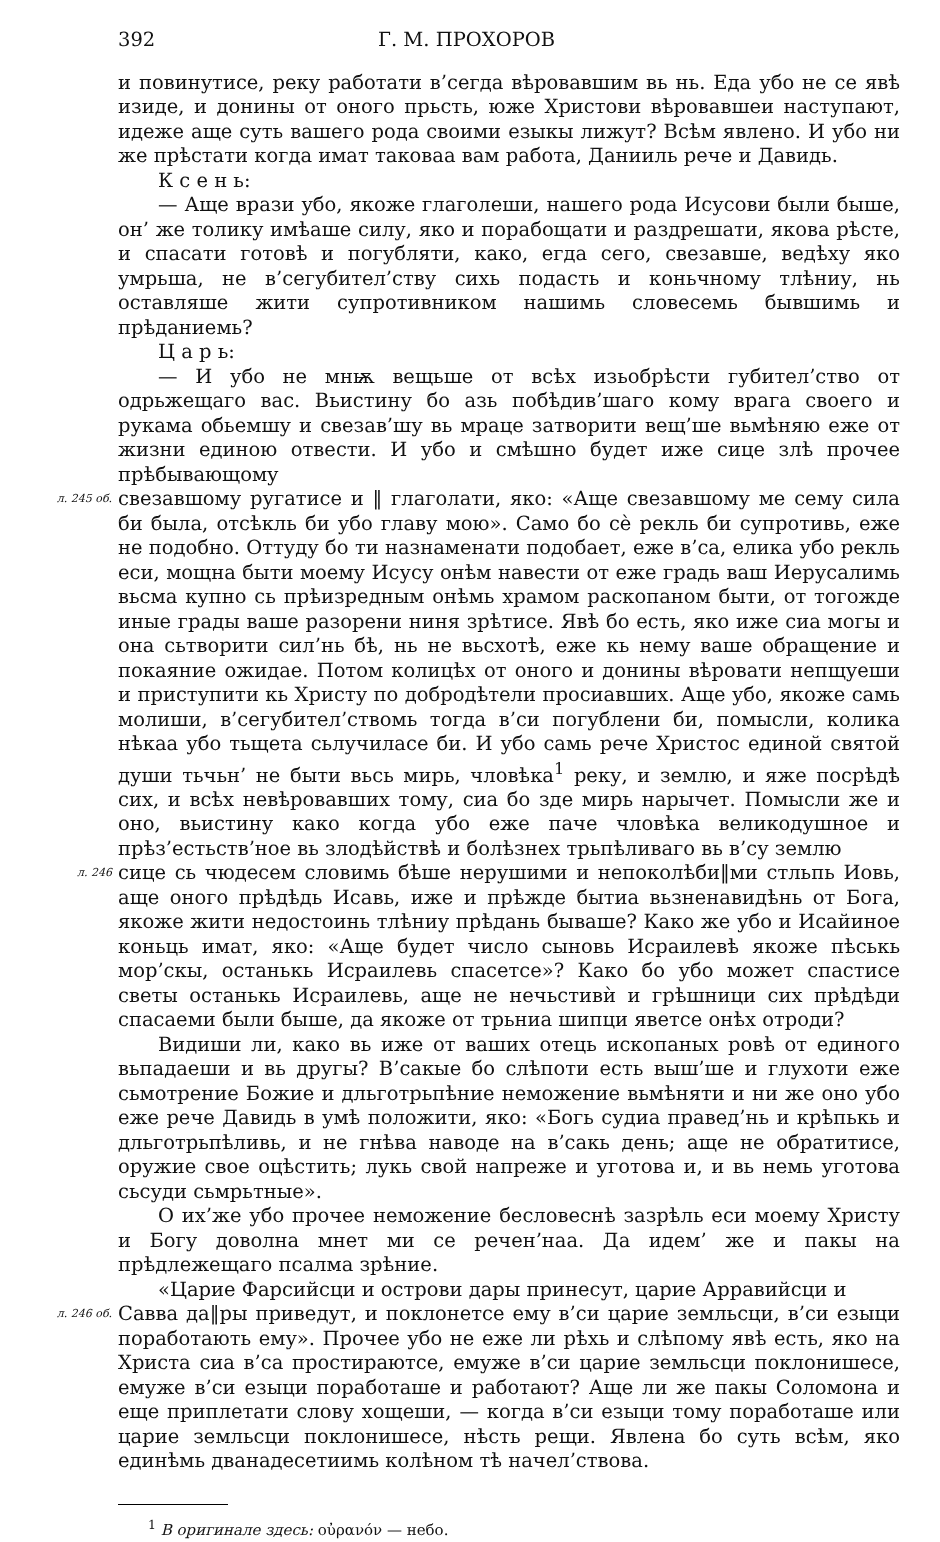392 Г. М. ПРОХОРОВ
и повинутисе, реку работати в’сегда вѣровавшим вь нь. Еда убо не се явѣ изиде, и донины от оного прьсть, юже Христови вѣровавшеи наступают, идеже аще суть вашего рода своими езыкы лижут? Всѣм явлено. И убо ни же прѣстати когда имат таковаа вам работа, Данииль рече и Давидь.
К с е н ь:
— Аще врази убо, якоже глаголеши, нашего рода Исусови были быше, он’ же толику имѣаше силу, яко и порабощати и раздрешати, якова рѣсте, и спасати готовѣ и погубляти, како, егда сего, свезавше, ведѣху яко умрьша, не в’сегубител’ству сихь подасть и коньчному тлѣниу, нь оставляше жити супротивником нашимь словесемь бывшимь и прѣданиемь?
Ц а р ь:
— И убо не мнѭ вещьше от всѣх изьобрѣсти губител’ство от одрьжещаго вас. Вьистину бо азь побѣдив’шаго кому врага своего и рукама обьемшу и свезав’шу вь мраце затворити вещ’ше вьмѣняю еже от жизни единою отвести. И убо и смѣшно будет иже сице злѣ прочее прѣбывающому
л. 245 об.
свезавшому ругатисе и ‖ глаголати, яко: «Аще свезавшому ме сему сила би была, отсѣкль би убо главу мою». Само бо сѐ рекль би супротивь, еже не подобно. Оттуду бо ти назнаменати подобает, еже в’са, елика убо рекль еси, мощна быти моему Исусу онѣм навести от еже градь ваш Иерусалимь вьсма купно сь прѣизредным онѣмь храмом раскопаном быти, от тогожде иные грады ваше разорени ниня зрѣтисе. Явѣ бо есть, яко иже сиа могы и она сьтворити сил’нь бѣ, нь не вьсхотѣ, еже кь нему ваше обращение и покаяние ожидае. Потом колицѣх от оного и донины вѣровати непщуеши и приступити кь Христу по добродѣтели просиавших. Аще убо, якоже самь молиши, в’сегубител’ствомь тогда в’си погублени би, помысли, колика нѣкаа убо тьщета сьлучиласе би. И убо самь рече Христос единой святой души тьчьн’ не быти вьсь мирь, чловѣка<sup>1</sup> реку, и землю, и яже посрѣдѣ сих, и всѣх невѣровавших тому, сиа бо зде мирь нарычет. Помысли же и оно, вьистину како когда убо еже паче чловѣка великодушное и прѣз’естьств’ное вь злодѣйствѣ и болѣзнех трьпѣливаго вь в’су землю
л. 246
сице сь чюдесем словимь бѣше нерушими и непоколѣби‖ми стльпь Иовь, аще оного прѣдѣдь Исавь, иже и прѣжде бытиа вьзненавидѣнь от Бога, якоже жити недостоинь тлѣниу прѣдань бываше? Како же убо и Исайиное коньць имат, яко: «Аще будет число сыновь Исраилевѣ якоже пѣськь мор’скы, останькь Исраилевь спасетсе»? Како бо убо может спастисе светы останькь Исраилевь, аще не нечьстивѝ и грѣшници сих прѣдѣди спасаеми были быше, да якоже от трьниа шипци яветсе онѣх отроди?
Видиши ли, како вь иже от ваших отець ископаных ровѣ от единого вьпадаеши и вь другы? В’сакые бо слѣпоти есть выш’ше и глухоти еже сьмотрение Божие и дльготрьпѣние неможение вьмѣняти и ни же оно убо еже рече Давидь в умѣ положити, яко: «Богь судиа правед’нь и крѣпькь и дльготрьпѣливь, и не гнѣва наводе на в’сакь день; аще не обратитисе, оружие свое оцѣстить; лукь свой напреже и уготова и, и вь немь уготова сьсуди сьмрьтные».
О их’же убо прочее неможение бесловеснѣ зазрѣль еси моему Христу и Богу доволна мнет ми се речен’наа. Да идем’ же и пакы на прѣдлежещаго псалма зрѣние.
«Царие Фарсийсци и острови дары принесут, царие Арравийсци и
л. 246 об.
Савва да‖ры приведут, и поклонетсе ему в’си царие земльсци, в’си езыци поработають ему». Прочее убо не еже ли рѣхь и слѣпому явѣ есть, яко на Христа сиа в’са простираютсе, емуже в’си царие земльсци поклонишесе, емуже в’си езыци поработаше и работают? Аще ли же пакы Соломона и еще приплетати слову хощеши, — когда в’си езыци тому поработаше или царие земльсци поклонишесе, нѣсть рещи. Явлена бо суть всѣм, яко единѣмь дванадесетиимь колѣном тѣ начел’ствова.
<sup>1</sup> В оригинале здесь: οὐρανόν — небо.